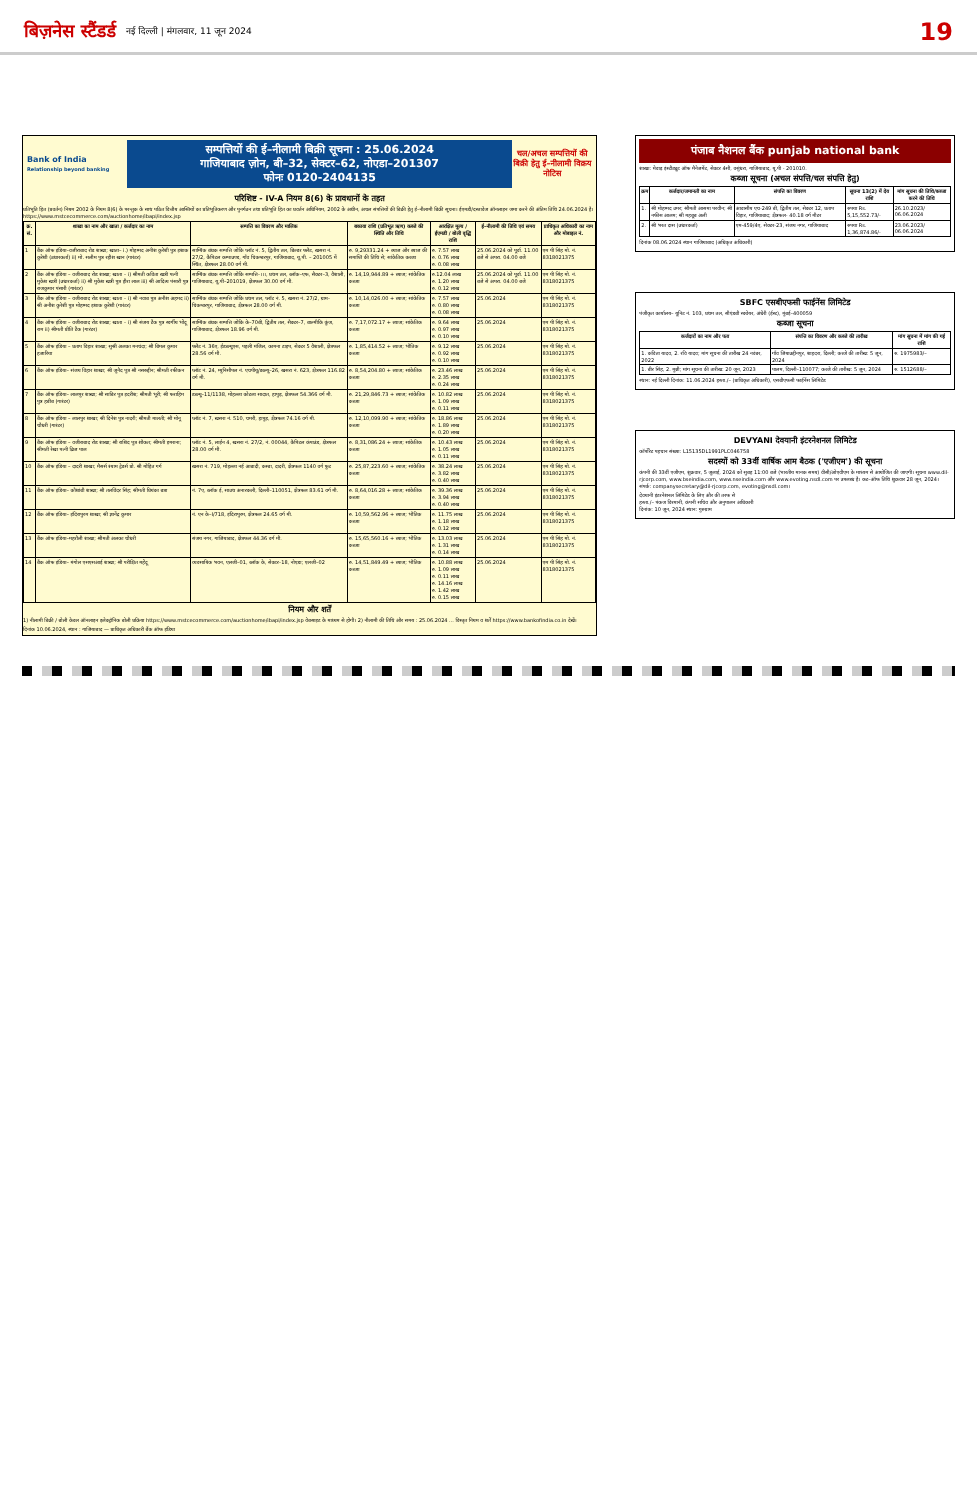बिज़नेस स्टैंडर्ड नई दिल्ली | मंगलवार, 11 जून 2024 19
Bank of India
Relationship beyond banking
सम्पत्तियों की ई–नीलामी बिक्री सूचना : 25.06.2024
गाजियाबाद ज़ोन, बी–32, सेक्टर–62, नोएडा–201307
फोनः 0120-2404135
चल/अचल सम्पत्तियों की बिक्री हेतु ई–नीलामी विक्रय नोटिस
परिशिष्ट - IV-A नियम 8(6) के प्रावधानों के तहत
प्रतिभूति हित (प्रवर्तन) नियम 2002 के नियम 8(6) के परन्तुक के साथ पठित वित्तीय आस्तियों का प्रतिभूतिकरण और पुनर्गठन तथा प्रतिभूति हित का प्रवर्तन अधिनियम, 2002 के अधीन, अचल संपत्तियों की बिक्री हेतु ई–नीलामी बिक्री सूचना। ईएमडी/दस्तावेज ऑनलाइन जमा करने की अंतिम तिथि 24.06.2024 है। https://www.mstcecommerce.com/auctionhome/ibapi/index.jsp
| क्र. सं. | शाखा का नाम और खाता / कर्जदार का नाम | सम्पत्ति का विवरण और मालिक | बकाया राशि (प्रतिभूत ऋण) कब्जे की स्थिति और तिथि | आरक्षित मूल्य / ईएमडी / बोली वृद्धि राशि | ई–नीलामी की तिथि एवं समय | प्राधिकृत अधिकारी का नाम और मोबाइल नं. |
| --- | --- | --- | --- | --- | --- | --- |
| 1 | बैंक ऑफ इंडिया–वजीराबाद रोड शाखा; खाता– i.) मोहम्मद अनीश कुरेशी पुत्र इशाक कुरेशी (उधारकर्ता) ii) मो. सलीम पुत्र रहीश खान (गारंटर) | साम्यिक बंधक सम्पत्ति जोकि प्लॉट नं. 5, द्वितीय तल, बिल्डर फ्लैट, खसरा नं. 27/2, कैपिटल कम्पाउण्ड, गाँव चिकम्बरपुर, गाजियाबाद, यू.पी. – 201005 में स्थित, क्षेत्रफल 28.00 वर्ग मी. | रु. 9,29331.24 + ब्याज और ब्याज की समाप्ति की तिथि से; सांकेतिक कब्जा | रु. 7.57 लाख रु. 0.76 लाख रु. 0.08 लाख | 25.06.2024 को पूर्वा. 11.00 बजे से अपरा. 04.00 बजे | एम पी सिंह मो. नं. 8318021375 |
| 2 | बैंक ऑफ इंडिया – वजीराबाद रोड शाखा; खाता – i) श्रीमती कविता खत्री पत्नी मुकेश खत्री (उधारकर्ता) ii) श्री मुकेश खत्री पुत्र हीरा लाल iii) श्री आदित्य पंसारी पुत्र राजकुमार पंसारी (गारंटर) | साम्यिक बंधक सम्पत्ति जोकि सम्पत्ति–।।।, प्रथम तल, ब्लॉक–एफ, सैक्टर–3, वैशाली, गाजियाबाद, यू.पी–201019, क्षेत्रफल 30.00 वर्ग मी. | रु. 14,19,944.89 + ब्याज; सांकेतिक कब्जा | रु.12.04 लाख रु. 1.20 लाख रु. 0.12 लाख | 25.06.2024 को पूर्वा. 11.00 बजे से अपरा. 04.00 बजे | एम पी सिंह मो. नं. 8318021375 |
| 3 | बैंक ऑफ इंडिया – वजीराबाद रोड शाखा; खाता – i) श्री नवाब पुत्र अनीश अहमद ii) श्री अनीश कुरेशी पुत्र मोहम्मद इशाक कुरेशी (गारंटर) | साम्यिक बंधक सम्पत्ति जोकि प्रथम तल, प्लॉट नं. 5, खसरा नं. 27/2, ग्राम–चिकम्बरपुर, गाजियाबाद, क्षेत्रफल 28.00 वर्ग मी. | रु. 10,14,026.00 + ब्याज; सांकेतिक कब्जा | रु. 7.57 लाख रु. 0.80 लाख रु. 0.08 लाख | 25.06.2024 | एम पी सिंह मो. नं. 8318021375 |
| 4 | बैंक ऑफ इंडिया – वजीराबाद रोड शाखा; खाता – i) श्री संजय टैंक पुत्र स्वर्गीय भोंदू राम ii) श्रीमती प्रीति टैंक (गारंटर) | साम्यिक बंधक सम्पत्ति जोकि के–70बी, द्वितीय तल, सैक्टर–7, बाल्मीकि कुंज, गाजियाबाद, क्षेत्रफल 18.96 वर्ग मी. | रु. 7,17,072.17 + ब्याज; सांकेतिक कब्जा | रु. 9.64 लाख रु. 0.97 लाख रु. 0.10 लाख | 25.06.2024 | एम पी सिंह मो. नं. 8318021375 |
| 5 | बैंक ऑफ इंडिया – प्रताप विहार शाखा; सुश्री अलका मनचंदा; श्री बिमल कुमार हजारिया | फ्लैट नं. 36ए, ईडब्ल्यूएस, पहली मंजिल, कामना टाइप, सेक्टर 5 वैशाली, क्षेत्रफल 28.56 वर्ग मी. | रु. 1,85,414.52 + ब्याज; भौतिक कब्जा | रु. 9.12 लाख रु. 0.92 लाख रु. 0.10 लाख | 25.06.2024 | एम पी सिंह मो. नं. 8318021375 |
| 6 | बैंक ऑफ इंडिया– संजय विहार शाखा; श्री जुनैद पुत्र श्री नसरुद्दीन; श्रीमती रफीकन | प्लॉट नं. 24, म्युनिसीपल नं. एचपीयू/डब्ल्यू–26, खसरा नं. 623, क्षेत्रफल 116.82 वर्ग मी. | रु. 8,54,204.80 + ब्याज; सांकेतिक कब्जा | रु. 23.46 लाख रु. 2.35 लाख रु. 0.24 लाख | 25.06.2024 | एम पी सिंह मो. नं. 8318021375 |
| 7 | बैंक ऑफ इंडिया– लालपुर शाखा; श्री साबिर पुत्र इदरीश; श्रीमती भूरी; श्री फराहिम पुत्र हबीब (गारंटर) | डब्ल्यू–11/1138, मोहल्ला कोटला सादात, हापुड़, क्षेत्रफल 54.366 वर्ग मी. | रु. 21,29,846.73 + ब्याज; सांकेतिक कब्जा | रु. 10.82 लाख रु. 1.09 लाख रु. 0.11 लाख | 25.06.2024 | एम पी सिंह मो. नं. 8318021375 |
| 8 | बैंक ऑफ इंडिया – लालपुर शाखा; श्री दिनेश पुत्र नादरी; श्रीमती मालती; श्री मोनू चौधरी (गारंटर) | प्लॉट नं. 7, खसरा नं. 510, चमरी, हापुड़, क्षेत्रफल 74.16 वर्ग मी. | रु. 12,10,099.90 + ब्याज; सांकेतिक कब्जा | रु. 18.86 लाख रु. 1.89 लाख रु. 0.20 लाख | 25.06.2024 | एम पी सिंह मो. नं. 8318021375 |
| 9 | बैंक ऑफ इंडिया – वजीराबाद रोड शाखा; श्री राशिद पुत्र शौकत; श्रीमती इमराना; श्रीमती रेखा पत्नी ब्रिज पाल | प्लॉट नं. 5, लाईन 4, खसरा नं. 27/2, नं. 00044, कैपिटल कंपाउंड, क्षेत्रफल 28.00 वर्ग मी. | रु. 8,31,086.24 + ब्याज; सांकेतिक कब्जा | रु. 10.43 लाख रु. 1.05 लाख रु. 0.11 लाख | 25.06.2024 | एम पी सिंह मो. नं. 8318021375 |
| 10 | बैंक ऑफ इंडिया – दादरी शाखा; मैसर्स श्याम ट्रेडर्स प्रो. श्री मोहित गर्ग | खसरा नं. 719, मोहल्ला नई आबादी, कस्बा, दादरी, क्षेत्रफल 1140 वर्ग फुट | रु. 25,87,223.60 + ब्याज; सांकेतिक कब्जा | रु. 38.24 लाख रु. 3.82 लाख रु. 0.40 लाख | 25.06.2024 | एम पी सिंह मो. नं. 8318021375 |
| 11 | बैंक ऑफ इंडिया– कौशांबी शाखा; श्री तलविंदर सिंह; श्रीमती प्रियंका बत्रा | नं. 7ए, ब्लॉक ई, साउथ अनारकली, दिल्ली–110051, क्षेत्रफल 83.61 वर्ग मी. | रु. 8,64,016.28 + ब्याज; सांकेतिक कब्जा | रु. 39.36 लाख रु. 3.94 लाख रु. 0.40 लाख | 25.06.2024 | एम पी सिंह मो. नं. 8318021375 |
| 12 | बैंक ऑफ इंडिया– इंदिरापुरम शाखा; श्री ज्ञानेंद्र कुमार | नं. एन के–I/718, इंदिरापुरम, क्षेत्रफल 24.65 वर्ग मी. | रु. 10,59,562.96 + ब्याज; भौतिक कब्जा | रु. 11.75 लाख रु. 1.18 लाख रु. 0.12 लाख | 25.06.2024 | एम पी सिंह मो. नं. 8318021375 |
| 13 | बैंक ऑफ इंडिया–महरौली शाखा; श्रीमती अलका चौधरी | संजय नगर, गाजियाबाद, क्षेत्रफल 44.36 वर्ग मी. | रु. 15,65,560.16 + ब्याज; भौतिक कब्जा | रु. 13.03 लाख रु. 1.31 लाख रु. 0.14 लाख | 25.06.2024 | एम पी सिंह मो. नं. 8318021375 |
| 14 | बैंक ऑफ इंडिया– मंगोल एसएसआई शाखा; श्री परीक्षित महेंदू | व्यवसायिक भवन, एलजी–01, ब्लॉक के, सेक्टर–18, नोएडा; एलजी–02 | रु. 14,51,849.49 + ब्याज; भौतिक कब्जा | रु. 10.88 लाख रु. 1.09 लाख रु. 0.11 लाख रु. 14.16 लाख रु. 1.42 लाख रु. 0.15 लाख | 25.06.2024 | एम पी सिंह मो. नं. 8318021375 |
नियम और शर्तें
1) नीलामी बिक्री / बोली केवल ऑनलाइन इलेक्ट्रॉनिक बोली प्रक्रिया https://www.mstcecommerce.com/auctionhome/ibapi/index.jsp वेबसाइट के माध्यम से होगी। 2) नीलामी की तिथि और समय : 25.06.2024 ... विस्तृत नियम व शर्तें https://www.bankofindia.co.in देखें।
दिनांक 10.06.2024, स्थान : गाजियाबाद — प्राधिकृत अधिकारी बैंक ऑफ इंडिया
पंजाब नैशनल बैंक punjab national bank
शाखा: मेवाड़ इंस्टीट्यूट ऑफ मैनेजमेंट, सेक्टर 4सी, वसुंधरा, गाजियाबाद, यू.पी - 201010.
कब्जा सूचना (अचल संपत्ति/चल संपत्ति हेतु)
| क्रम | कर्जदार/जमानती का नाम | संपत्ति का विवरण | सूचना 13(2) में देय राशि | मांग सूचना की तिथि/कब्जा करने की तिथि |
| --- | --- | --- | --- | --- |
| 1. | श्री मोहम्मद उमर; श्रीमती आसमा परवीन; श्री नफीस आलम; श्री महबूब अली | आवासीय एच-249 बी, द्वितीय तल, सेक्टर 12, प्रताप विहार, गाजियाबाद; क्षेत्रफल- 40.18 वर्ग मीटर | रुपया Rs. 5,15,552.73/- | 26.10.2023/ 06.06.2024 |
| 2. | श्री भरत दास (उधारकर्ता) | एम-459/4ए, सेक्टर-23, संजय नगर, गाजियाबाद | रुपया Rs. 1,36,874.86/- | 23.06.2023/ 06.06.2024 |
दिनांक 08.06.2024 स्थान गाजियाबाद (अधिकृत अधिकारी)
SBFC एसबीएफसी फाईनेंस लिमिटेड
पंजीकृत कार्यालय– यूनिट नं. 103, प्रथम तल, सीएंडबी स्क्वेयर, अंधेरी (ईस्ट), मुंबई–400059
कब्जा सूचना
| कर्जदारों का नाम और पता | संपत्ति का विवरण और कब्जे की तारीख | मांग सूचना में मांग की गई राशि |
| --- | --- | --- |
| 1. कविता यादव, 2. रवि यादव; मांग सूचना की तारीख 24 नवंबर, 2022 | गाँव जियाउद्दीनपुर, शाहदरा, दिल्ली; कब्जे की तारीख: 5 जून, 2024 | रु. 1975983/– |
| 1. बीर सिंह, 2. मुन्नी; मांग सूचना की तारीख: 20 जून, 2023 | पालम, दिल्ली–110077; कब्जे की तारीख: 5 जून, 2024 | रु. 1512688/– |
स्थान: नई दिल्ली दिनांक: 11.06.2024 हस्ता./– (प्राधिकृत अधिकारी), एसबीएफसी फाईनेंस लिमिटेड
DEVYANI देवयानी इंटरनेशनल लिमिटेड
कॉर्पोरेट पहचान संख्या: L15135DL1991PLC046758
सदस्यों को 33वीं वार्षिक आम बैठक ('एजीएम') की सूचना
कंपनी की 33वीं एजीएम, शुक्रवार, 5 जुलाई, 2024 को सुबह 11:00 बजे (भारतीय मानक समय) वीसी/ओएवीएम के माध्यम से आयोजित की जाएगी। सूचना www.dil-rjcorp.com, www.bseindia.com, www.nseindia.com और www.evoting.nsdl.com पर उपलब्ध है। कट–ऑफ तिथि शुक्रवार 28 जून, 2024। संपर्क: companysecretary@dil-rjcorp.com, evoting@nsdl.com।
देवयानी इंटरनेशनल लिमिटेड के लिए और की तरफ से
हस्ता./– पंकज विरमानी, कंपनी सचिव और अनुपालन अधिकारी
दिनांक: 10 जून, 2024 स्थान: गुरुग्राम